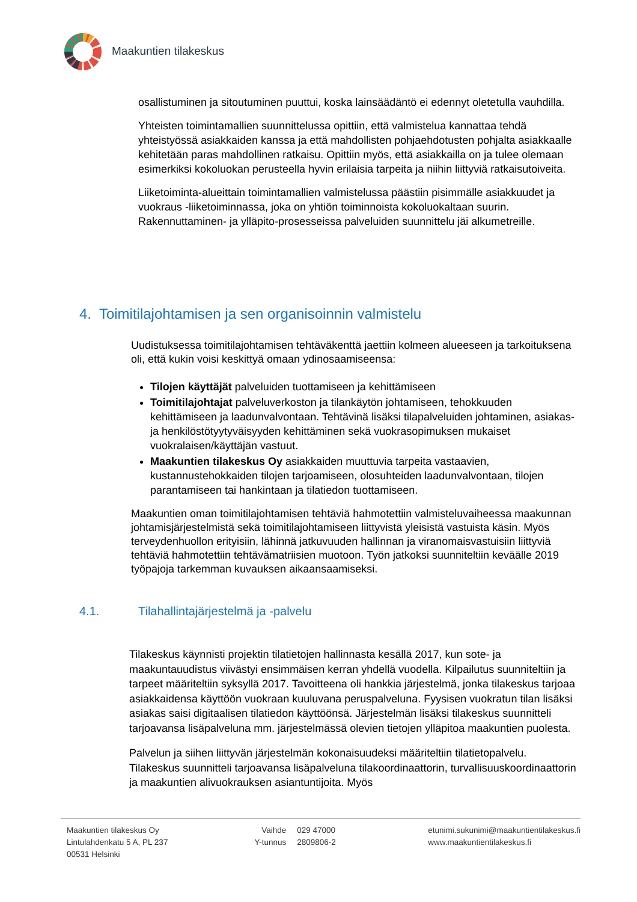Maakuntien tilakeskus
osallistuminen ja sitoutuminen puuttui, koska lainsäädäntö ei edennyt oletetulla vauhdilla.
Yhteisten toimintamallien suunnittelussa opittiin, että valmistelua kannattaa tehdä yhteistyössä asiakkaiden kanssa ja että mahdollisten pohjaehdotusten pohjalta asiakkaalle kehitetään paras mahdollinen ratkaisu. Opittiin myös, että asiakkailla on ja tulee olemaan esimerkiksi kokoluokan perusteella hyvin erilaisia tarpeita ja niihin liittyviä ratkaisutoiveita.
Liiketoiminta-alueittain toimintamallien valmistelussa päästiin pisimmälle asiakkuudet ja vuokraus -liiketoiminnassa, joka on yhtiön toiminnoista kokoluokaltaan suurin. Rakennuttaminen- ja ylläpito-prosesseissa palveluiden suunnittelu jäi alkumetreille.
4. Toimitilajohtamisen ja sen organisoinnin valmistelu
Uudistuksessa toimitilajohtamisen tehtäväkenttä jaettiin kolmeen alueeseen ja tarkoituksena oli, että kukin voisi keskittyä omaan ydinosaamiseensa:
Tilojen käyttäjät palveluiden tuottamiseen ja kehittämiseen
Toimitilajohtajat palveluverkoston ja tilankäytön johtamiseen, tehokkuuden kehittämiseen ja laadunvalvontaan. Tehtävinä lisäksi tilapalveluiden johtaminen, asiakas- ja henkilöstötyytyväisyyden kehittäminen sekä vuokrasopimuksen mukaiset vuokralaisen/käyttäjän vastuut.
Maakuntien tilakeskus Oy asiakkaiden muuttuvia tarpeita vastaavien, kustannustehokkaiden tilojen tarjoamiseen, olosuhteiden laadunvalvontaan, tilojen parantamiseen tai hankintaan ja tilatiedon tuottamiseen.
Maakuntien oman toimitilajohtamisen tehtäviä hahmotettiin valmisteluvaiheessa maakunnan johtamisjärjestelmistä sekä toimitilajohtamiseen liittyvistä yleisistä vastuista käsin. Myös terveydenhuollon erityisiin, lähinnä jatkuvuuden hallinnan ja viranomaisvastuisiin liittyviä tehtäviä hahmotettiin tehtävämatriisien muotoon. Työn jatkoksi suunniteltiin keväälle 2019 työpajoja tarkemman kuvauksen aikaansaamiseksi.
4.1. Tilahallintajärjestelmä ja -palvelu
Tilakeskus käynnisti projektin tilatietojen hallinnasta kesällä 2017, kun sote- ja maakuntauudistus viivästyi ensimmäisen kerran yhdellä vuodella. Kilpailutus suunniteltiin ja tarpeet määriteltiin syksyllä 2017. Tavoitteena oli hankkia järjestelmä, jonka tilakeskus tarjoaa asiakkaidensa käyttöön vuokraan kuuluvana peruspalveluna. Fyysisen vuokratun tilan lisäksi asiakas saisi digitaalisen tilatiedon käyttöönsä. Järjestelmän lisäksi tilakeskus suunnitteli tarjoavansa lisäpalveluna mm. järjestelmässä olevien tietojen ylläpitoa maakuntien puolesta.
Palvelun ja siihen liittyvän järjestelmän kokonaisuudeksi määriteltiin tilatietopalvelu. Tilakeskus suunnitteli tarjoavansa lisäpalveluna tilakoordinaattorin, turvallisuuskoordinaattorin ja maakuntien alivuokrauksen asiantuntijoita. Myös
Maakuntien tilakeskus Oy
Lintulahdenkatu 5 A, PL 237
00531 Helsinki
Vaihde
Y-tunnus
029 47000
2809806-2
etunimi.sukunimi@maakuntientilakeskus.fi
www.maakuntientilakeskus.fi